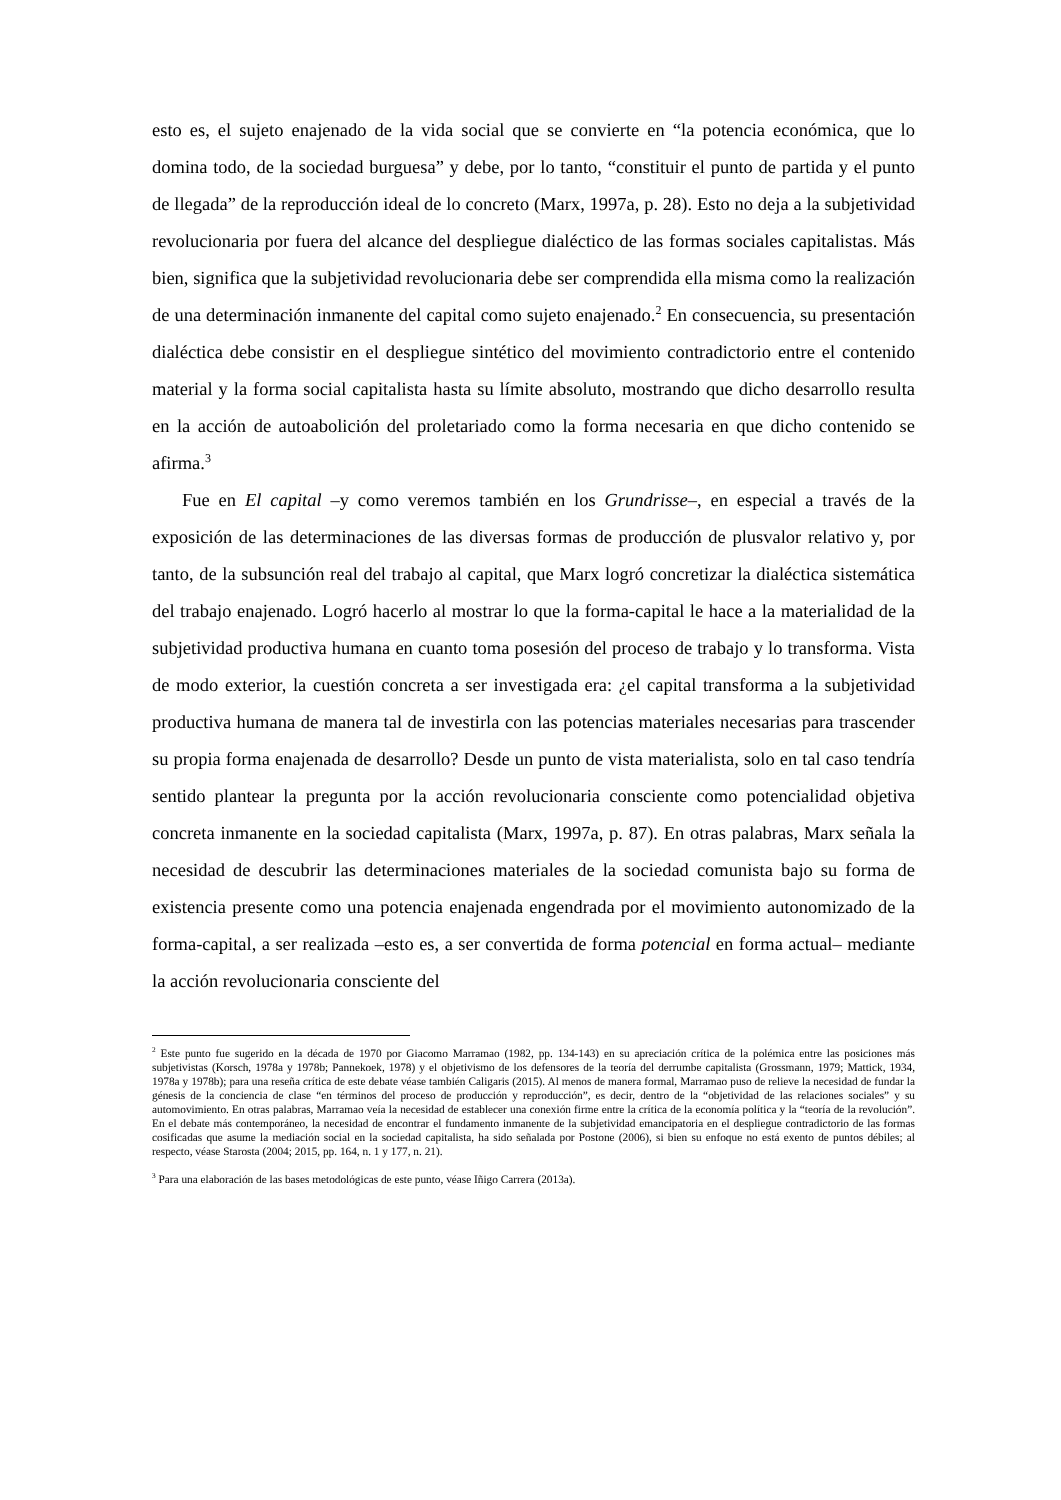esto es, el sujeto enajenado de la vida social que se convierte en “la potencia económica, que lo domina todo, de la sociedad burguesa” y debe, por lo tanto, “constituir el punto de partida y el punto de llegada” de la reproducción ideal de lo concreto (Marx, 1997a, p. 28). Esto no deja a la subjetividad revolucionaria por fuera del alcance del despliegue dialéctico de las formas sociales capitalistas. Más bien, significa que la subjetividad revolucionaria debe ser comprendida ella misma como la realización de una determinación inmanente del capital como sujeto enajenado.<sup>2</sup> En consecuencia, su presentación dialéctica debe consistir en el despliegue sintético del movimiento contradictorio entre el contenido material y la forma social capitalista hasta su límite absoluto, mostrando que dicho desarrollo resulta en la acción de autoabolición del proletariado como la forma necesaria en que dicho contenido se afirma.<sup>3</sup>
Fue en El capital –y como veremos también en los Grundrisse–, en especial a través de la exposición de las determinaciones de las diversas formas de producción de plusvalor relativo y, por tanto, de la subsunción real del trabajo al capital, que Marx logró concretizar la dialéctica sistemática del trabajo enajenado. Logró hacerlo al mostrar lo que la forma-capital le hace a la materialidad de la subjetividad productiva humana en cuanto toma posesión del proceso de trabajo y lo transforma. Vista de modo exterior, la cuestión concreta a ser investigada era: ¿el capital transforma a la subjetividad productiva humana de manera tal de investirla con las potencias materiales necesarias para trascender su propia forma enajenada de desarrollo? Desde un punto de vista materialista, solo en tal caso tendría sentido plantear la pregunta por la acción revolucionaria consciente como potencialidad objetiva concreta inmanente en la sociedad capitalista (Marx, 1997a, p. 87). En otras palabras, Marx señala la necesidad de descubrir las determinaciones materiales de la sociedad comunista bajo su forma de existencia presente como una potencia enajenada engendrada por el movimiento autonomizado de la forma-capital, a ser realizada –esto es, a ser convertida de forma potencial en forma actual– mediante la acción revolucionaria consciente del
<sup>2</sup> Este punto fue sugerido en la década de 1970 por Giacomo Marramao (1982, pp. 134-143) en su apreciación crítica de la polémica entre las posiciones más subjetivistas (Korsch, 1978a y 1978b; Pannekoek, 1978) y el objetivismo de los defensores de la teoría del derrumbe capitalista (Grossmann, 1979; Mattick, 1934, 1978a y 1978b); para una reseña crítica de este debate véase también Caligaris (2015). Al menos de manera formal, Marramao puso de relieve la necesidad de fundar la génesis de la conciencia de clase “en términos del proceso de producción y reproducción”, es decir, dentro de la “objetividad de las relaciones sociales” y su automovimiento. En otras palabras, Marramao veía la necesidad de establecer una conexión firme entre la crítica de la economía política y la “teoría de la revolución”. En el debate más contemporáneo, la necesidad de encontrar el fundamento inmanente de la subjetividad emancipatoria en el despliegue contradictorio de las formas cosificadas que asume la mediación social en la sociedad capitalista, ha sido señalada por Postone (2006), si bien su enfoque no está exento de puntos débiles; al respecto, véase Starosta (2004; 2015, pp. 164, n. 1 y 177, n. 21).
<sup>3</sup> Para una elaboración de las bases metodológicas de este punto, véase Iñigo Carrera (2013a).